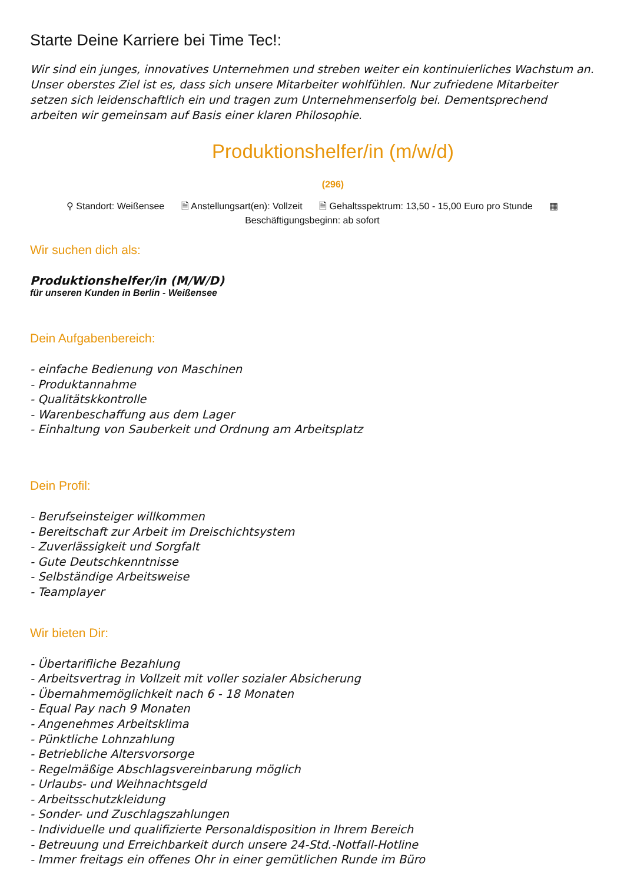Starte Deine Karriere bei Time Tec!:
Wir sind ein junges, innovatives Unternehmen und streben weiter ein kontinuierliches Wachstum an. Unser oberstes Ziel ist es, dass sich unsere Mitarbeiter wohlfühlen. Nur zufriedene Mitarbeiter setzen sich leidenschaftlich ein und tragen zum Unternehmenserfolg bei. Dementsprechend arbeiten wir gemeinsam auf Basis einer klaren Philosophie.
Produktionshelfer/in (m/w/d)
(296)
⚲ Standort: Weißensee 🗎 Anstellungsart(en): Vollzeit 🗎 Gehaltsspektrum: 13,50 - 15,00 Euro pro Stunde ▦
Beschäftigungsbeginn: ab sofort
Wir suchen dich als:
Produktionshelfer/in (M/W/D)
für unseren Kunden in Berlin - Weißensee
Dein Aufgabenbereich:
- einfache Bedienung von Maschinen
- Produktannahme
- Qualitätskkontrolle
- Warenbeschaffung aus dem Lager
- Einhaltung von Sauberkeit und Ordnung am Arbeitsplatz
Dein Profil:
- Berufseinsteiger willkommen
- Bereitschaft zur Arbeit im Dreischichtsystem
- Zuverlässigkeit und Sorgfalt
- Gute Deutschkenntnisse
- Selbständige Arbeitsweise
- Teamplayer
Wir bieten Dir:
- Übertarifliche Bezahlung
- Arbeitsvertrag in Vollzeit mit voller sozialer Absicherung
- Übernahmemöglichkeit nach 6 - 18 Monaten
- Equal Pay nach 9 Monaten
- Angenehmes Arbeitsklima
- Pünktliche Lohnzahlung
- Betriebliche Altersvorsorge
- Regelmäßige Abschlagsvereinbarung möglich
- Urlaubs- und Weihnachtsgeld
- Arbeitsschutzkleidung
- Sonder- und Zuschlagszahlungen
- Individuelle und qualifizierte Personaldisposition in Ihrem Bereich
- Betreuung und Erreichbarkeit durch unsere 24-Std.-Notfall-Hotline
- Immer freitags ein offenes Ohr in einer gemütlichen Runde im Büro